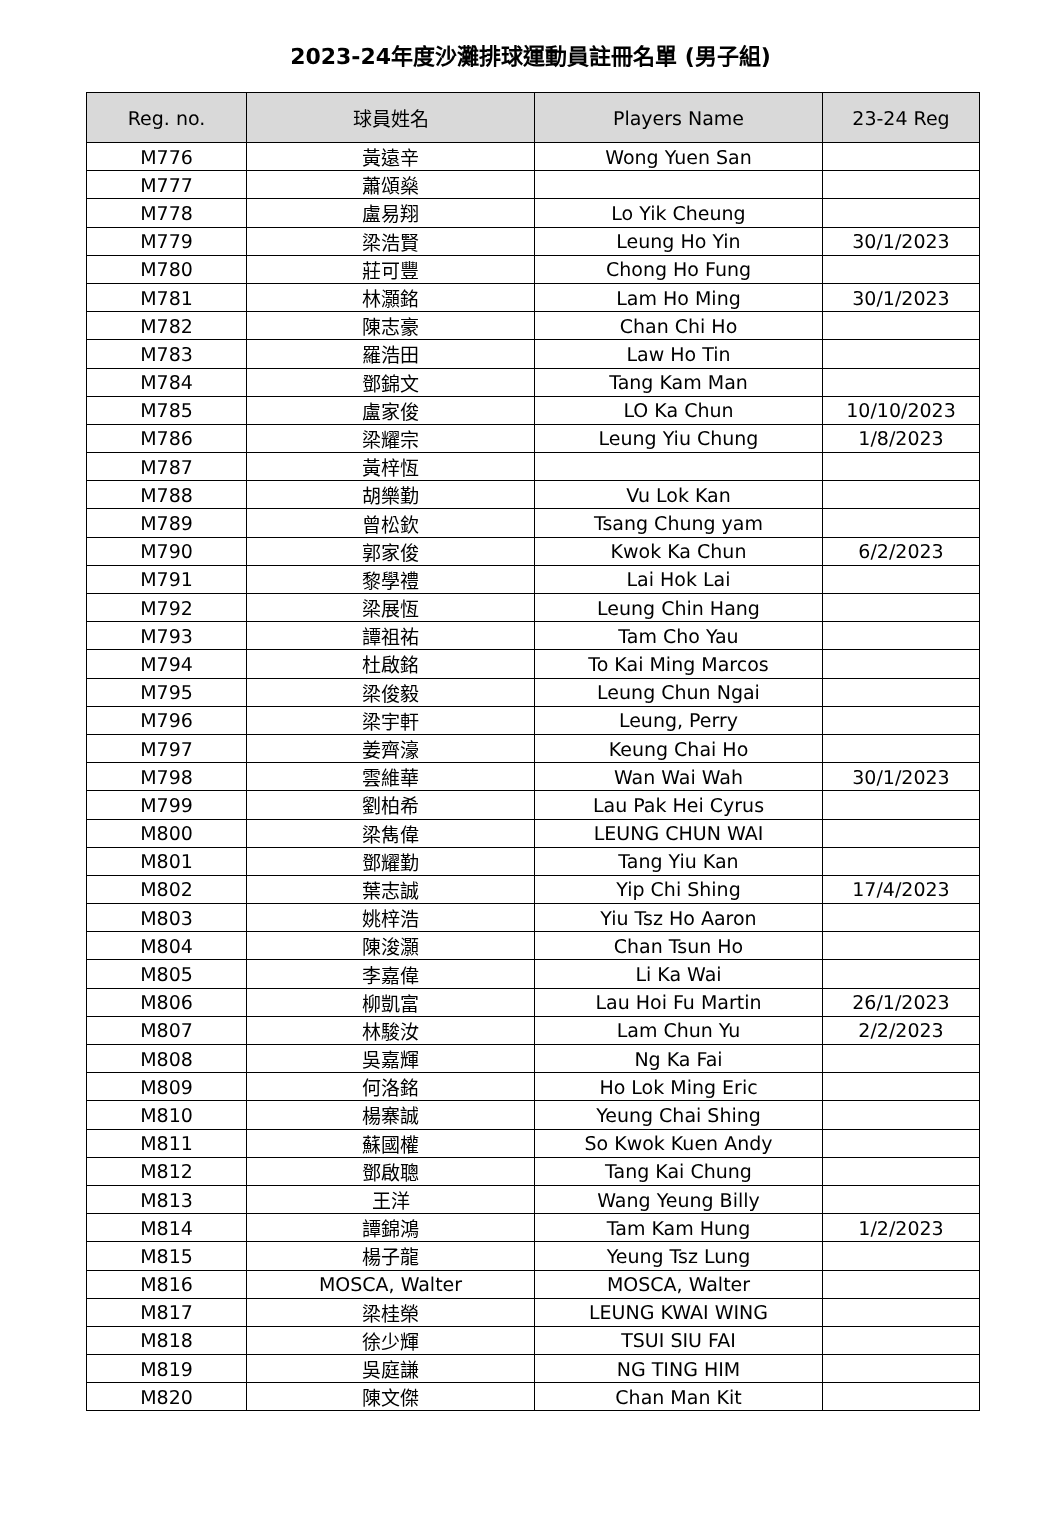2023-24年度沙灘排球運動員註冊名單 (男子組)
| Reg. no. | 球員姓名 | Players Name | 23-24 Reg |
| --- | --- | --- | --- |
| M776 | 黃遠辛 | Wong Yuen San | |
| M777 | 蕭頌燊 | | |
| M778 | 盧易翔 | Lo Yik Cheung | |
| M779 | 梁浩賢 | Leung Ho Yin | 30/1/2023 |
| M780 | 莊可豐 | Chong Ho Fung | |
| M781 | 林灝銘 | Lam Ho Ming | 30/1/2023 |
| M782 | 陳志豪 | Chan Chi Ho | |
| M783 | 羅浩田 | Law Ho Tin | |
| M784 | 鄧錦文 | Tang Kam Man | |
| M785 | 盧家俊 | LO Ka Chun | 10/10/2023 |
| M786 | 梁耀宗 | Leung Yiu Chung | 1/8/2023 |
| M787 | 黃梓恆 | | |
| M788 | 胡樂勤 | Vu Lok Kan | |
| M789 | 曾松欽 | Tsang Chung yam | |
| M790 | 郭家俊 | Kwok Ka Chun | 6/2/2023 |
| M791 | 黎學禮 | Lai Hok Lai | |
| M792 | 梁展恆 | Leung Chin Hang | |
| M793 | 譚祖祐 | Tam Cho Yau | |
| M794 | 杜啟銘 | To Kai Ming Marcos | |
| M795 | 梁俊毅 | Leung Chun Ngai | |
| M796 | 梁宇軒 | Leung, Perry | |
| M797 | 姜齊濠 | Keung Chai Ho | |
| M798 | 雲維華 | Wan Wai Wah | 30/1/2023 |
| M799 | 劉柏希 | Lau Pak Hei Cyrus | |
| M800 | 梁雋偉 | LEUNG CHUN WAI | |
| M801 | 鄧耀勤 | Tang Yiu Kan | |
| M802 | 葉志誠 | Yip Chi Shing | 17/4/2023 |
| M803 | 姚梓浩 | Yiu Tsz Ho Aaron | |
| M804 | 陳浚灝 | Chan Tsun Ho | |
| M805 | 李嘉偉 | Li Ka Wai | |
| M806 | 柳凱富 | Lau Hoi Fu Martin | 26/1/2023 |
| M807 | 林駿汝 | Lam Chun Yu | 2/2/2023 |
| M808 | 吳嘉輝 | Ng Ka Fai | |
| M809 | 何洛銘 | Ho Lok Ming Eric | |
| M810 | 楊寨誠 | Yeung Chai Shing | |
| M811 | 蘇國權 | So Kwok Kuen Andy | |
| M812 | 鄧啟聰 | Tang Kai Chung | |
| M813 | 王洋 | Wang Yeung Billy | |
| M814 | 譚錦鴻 | Tam Kam Hung | 1/2/2023 |
| M815 | 楊子龍 | Yeung Tsz Lung | |
| M816 | MOSCA, Walter | MOSCA, Walter | |
| M817 | 梁桂榮 | LEUNG KWAI WING | |
| M818 | 徐少輝 | TSUI SIU FAI | |
| M819 | 吳庭謙 | NG TING HIM | |
| M820 | 陳文傑 | Chan Man Kit | |